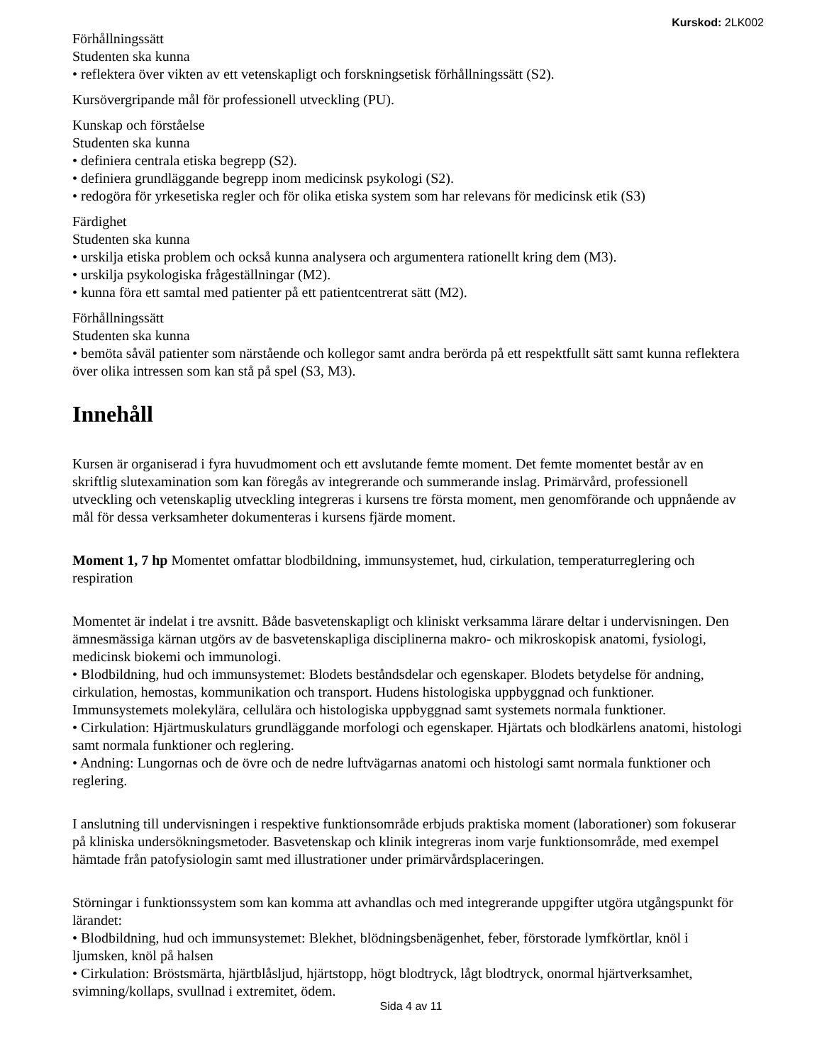Kurskod: 2LK002
Förhållningssätt
Studenten ska kunna
• reflektera över vikten av ett vetenskapligt och forskningsetisk förhållningssätt (S2).
Kursövergripande mål för professionell utveckling (PU).
Kunskap och förståelse
Studenten ska kunna
• definiera centrala etiska begrepp (S2).
• definiera grundläggande begrepp inom medicinsk psykologi (S2).
• redogöra för yrkesetiska regler och för olika etiska system som har relevans för medicinsk etik (S3)
Färdighet
Studenten ska kunna
• urskilja etiska problem och också kunna analysera och argumentera rationellt kring dem (M3).
• urskilja psykologiska frågeställningar (M2).
• kunna föra ett samtal med patienter på ett patientcentrerat sätt (M2).
Förhållningssätt
Studenten ska kunna
• bemöta såväl patienter som närstående och kollegor samt andra berörda på ett respektfullt sätt samt kunna reflektera över olika intressen som kan stå på spel (S3, M3).
Innehåll
Kursen är organiserad i fyra huvudmoment och ett avslutande femte moment. Det femte momentet består av en skriftlig slutexamination som kan föregås av integrerande och summerande inslag. Primärvård, professionell utveckling och vetenskaplig utveckling integreras i kursens tre första moment, men genomförande och uppnående av mål för dessa verksamheter dokumenteras i kursens fjärde moment.
Moment 1, 7 hp Momentet omfattar blodbildning, immunsystemet, hud, cirkulation, temperaturreglering och respiration
Momentet är indelat i tre avsnitt. Både basvetenskapligt och kliniskt verksamma lärare deltar i undervisningen. Den ämnesmässiga kärnan utgörs av de basvetenskapliga disciplinerna makro- och mikroskopisk anatomi, fysiologi, medicinsk biokemi och immunologi.
• Blodbildning, hud och immunsystemet: Blodets beståndsdelar och egenskaper. Blodets betydelse för andning, cirkulation, hemostas, kommunikation och transport. Hudens histologiska uppbyggnad och funktioner. Immunsystemets molekylära, cellulära och histologiska uppbyggnad samt systemets normala funktioner.
• Cirkulation: Hjärtmuskulaturs grundläggande morfologi och egenskaper. Hjärtats och blodkärlens anatomi, histologi samt normala funktioner och reglering.
• Andning: Lungornas och de övre och de nedre luftvägarnas anatomi och histologi samt normala funktioner och reglering.
I anslutning till undervisningen i respektive funktionsområde erbjuds praktiska moment (laborationer) som fokuserar på kliniska undersökningsmetoder. Basvetenskap och klinik integreras inom varje funktionsområde, med exempel hämtade från patofysiologin samt med illustrationer under primärvårdsplaceringen.
Störningar i funktionssystem som kan komma att avhandlas och med integrerande uppgifter utgöra utgångspunkt för lärandet:
• Blodbildning, hud och immunsystemet: Blekhet, blödningsbenägenhet, feber, förstorade lymfkörtlar, knöl i ljumsken, knöl på halsen
• Cirkulation: Bröstsmärta, hjärtblåsljud, hjärtstopp, högt blodtryck, lågt blodtryck, onormal hjärtverksamhet, svimning/kollaps, svullnad i extremitet, ödem.
Sida 4 av 11